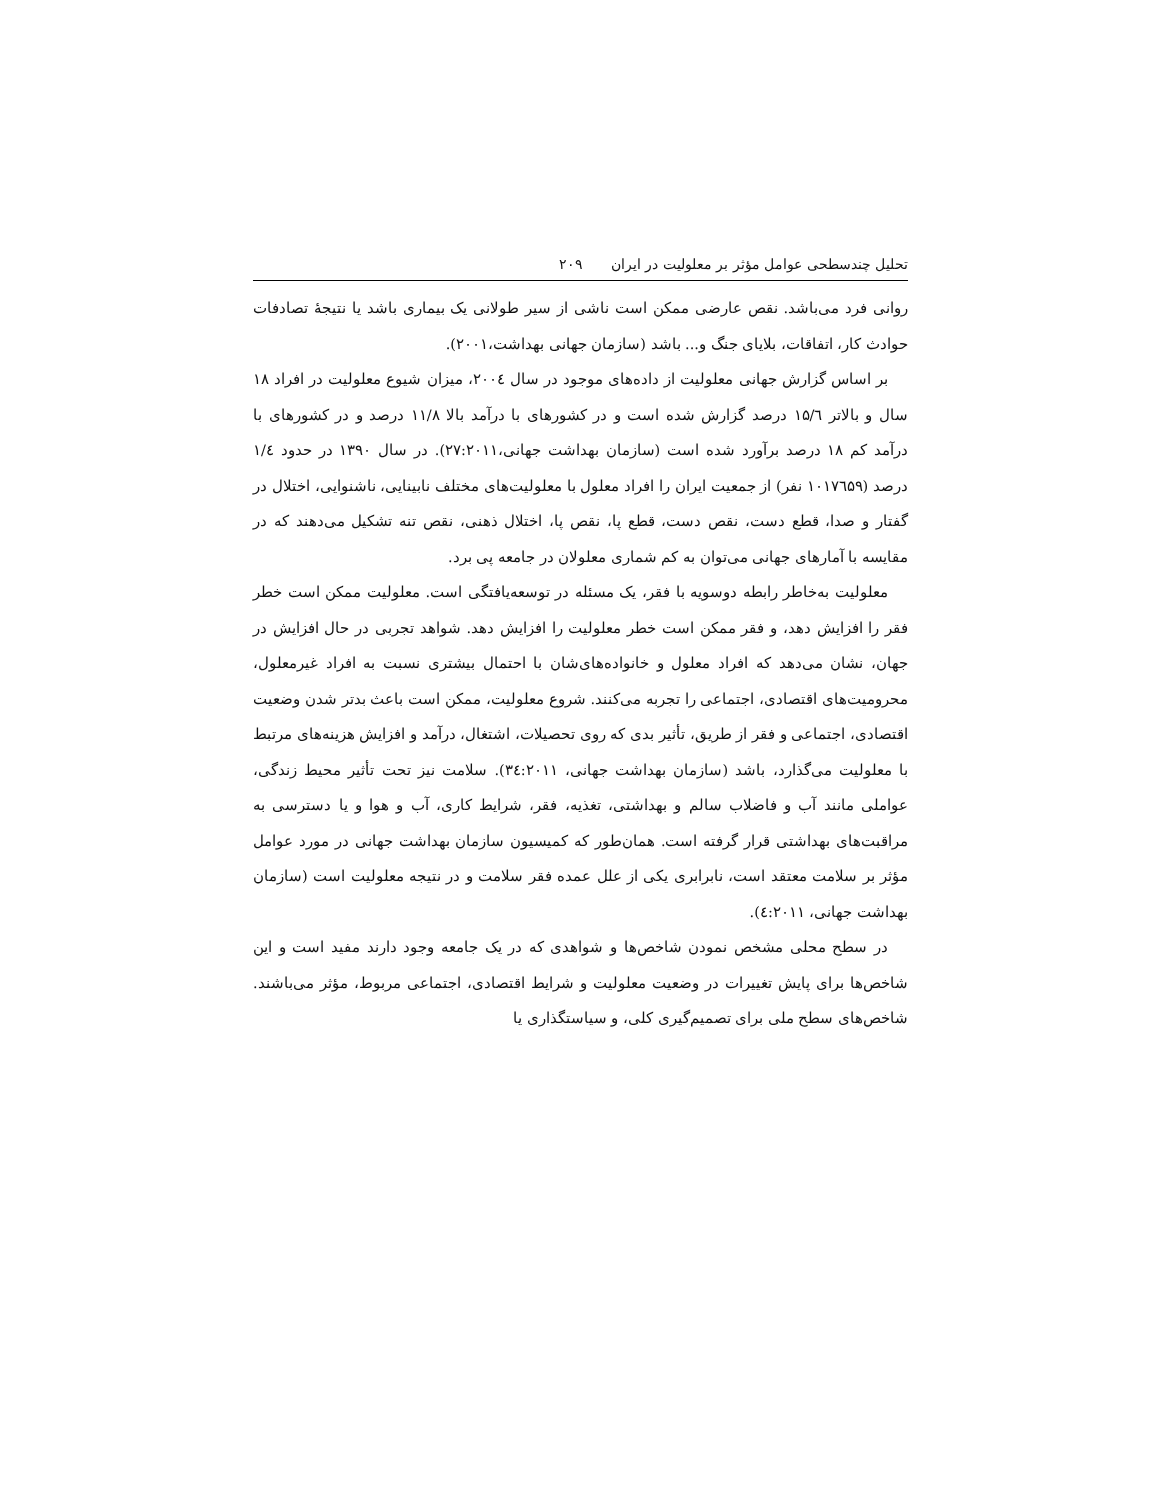تحلیل چندسطحی عوامل مؤثر بر معلولیت در ایران ۲۰۹
روانی فرد می‌باشد. نقص عارضی ممکن است ناشی از سیر طولانی یک بیماری باشد یا نتیجهٔ تصادفات حوادث کار، اتفاقات، بلایای جنگ و... باشد (سازمان جهانی بهداشت،۲۰۰۱).
بر اساس گزارش جهانی معلولیت از داده‌های موجود در سال ۲۰۰٤، میزان شیوع معلولیت در افراد ۱۸ سال و بالاتر ۱۵/٦ درصد گزارش شده است و در کشورهای با درآمد بالا ۱۱/۸ درصد و در کشورهای با درآمد کم ۱۸ درصد برآورد شده است (سازمان بهداشت جهانی،۲۷:۲۰۱۱). در سال ۱۳۹۰ در حدود ۱/٤ درصد (۱۰۱۷٦۵۹ نفر) از جمعیت ایران را افراد معلول با معلولیت‌های مختلف نابینایی، ناشنوایی، اختلال در گفتار و صدا، قطع دست، نقص دست، قطع پا، نقص پا، اختلال ذهنی، نقص تنه تشکیل می‌دهند که در مقایسه با آمارهای جهانی می‌توان به کم شماری معلولان در جامعه پی برد.
معلولیت به‌خاطر رابطه دوسویه با فقر، یک مسئله در توسعه‌یافتگی است. معلولیت ممکن است خطر فقر را افزایش دهد، و فقر ممکن است خطر معلولیت را افزایش دهد. شواهد تجربی در حال افزایش در جهان، نشان می‌دهد که افراد معلول و خانواده‌های‌شان با احتمال بیشتری نسبت به افراد غیرمعلول، محرومیت‌های اقتصادی، اجتماعی را تجربه می‌کنند. شروع معلولیت، ممکن است باعث بدتر شدن وضعیت اقتصادی، اجتماعی و فقر از طریق، تأثیر بدی که روی تحصیلات، اشتغال، درآمد و افزایش هزینه‌های مرتبط با معلولیت می‌گذارد، باشد (سازمان بهداشت جهانی، ۳٤:۲۰۱۱). سلامت نیز تحت تأثیر محیط زندگی، عواملی مانند آب و فاضلاب سالم و بهداشتی، تغذیه، فقر، شرایط کاری، آب و هوا و یا دسترسی به مراقبت‌های بهداشتی قرار گرفته است. همان‌طور که کمیسیون سازمان بهداشت جهانی در مورد عوامل مؤثر بر سلامت معتقد است، نابرابری یکی از علل عمده فقر سلامت و در نتیجه معلولیت است (سازمان بهداشت جهانی، ٤:۲۰۱۱).
در سطح محلی مشخص نمودن شاخص‌ها و شواهدی که در یک جامعه وجود دارند مفید است و این شاخص‌ها برای پایش تغییرات در وضعیت معلولیت و شرایط اقتصادی، اجتماعی مربوط، مؤثر می‌باشند. شاخص‌های سطح ملی برای تصمیم‌گیری کلی، و سیاستگذاری یا